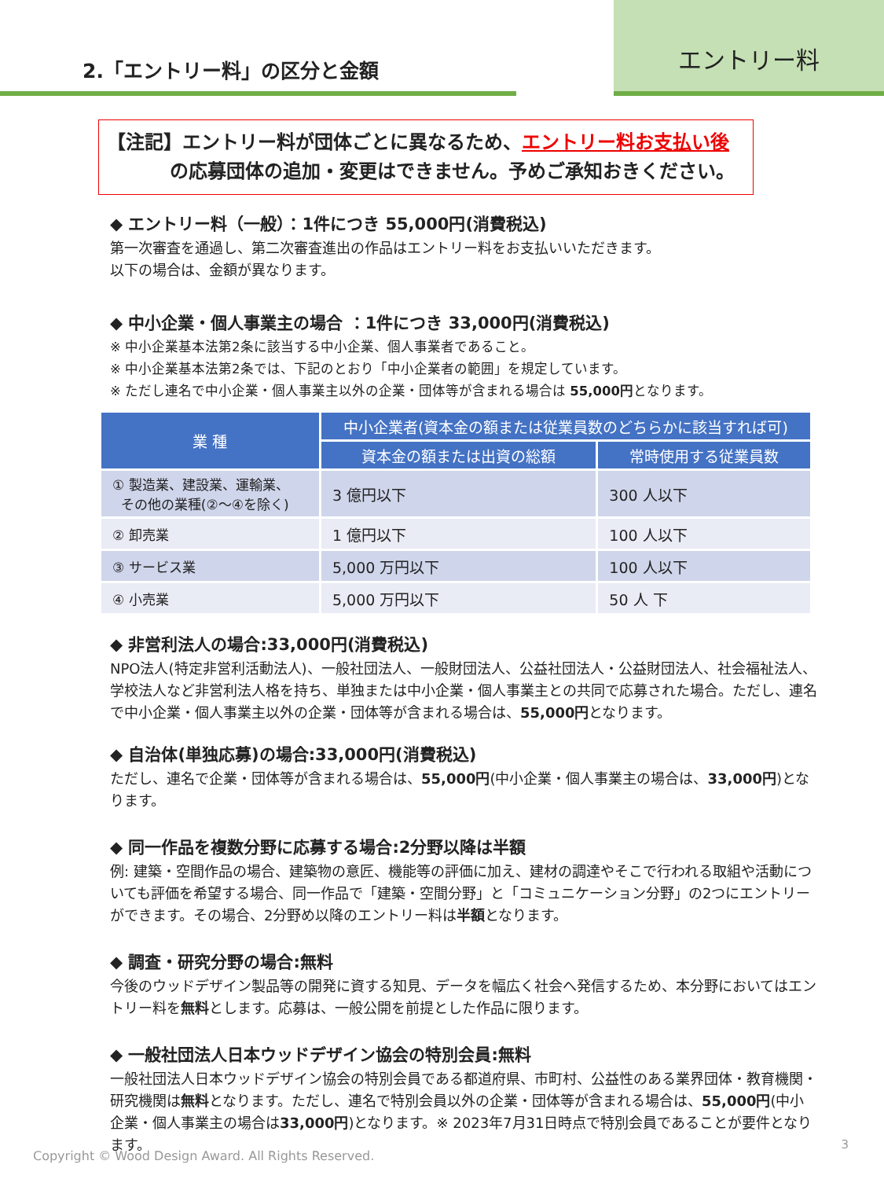2.「エントリー料」の区分と金額
エントリー料
【注記】エントリー料が団体ごとに異なるため、エントリー料お支払い後
    の応募団体の追加・変更はできません。予めご承知おきください。
◆ エントリー料（一般）：1件につき 55,000円(消費税込)
第一次審査を通過し、第二次審査進出の作品はエントリー料をお支払いいただきます。
以下の場合は、金額が異なります。
◆ 中小企業・個人事業主の場合 ：1件につき 33,000円(消費税込)
※ 中小企業基本法第2条に該当する中小企業、個人事業者であること。
※ 中小企業基本法第2条では、下記のとおり「中小企業者の範囲」を規定しています。
※ ただし連名で中小企業・個人事業主以外の企業・団体等が含まれる場合は 55,000円となります。
| 業 種 | 中小企業者(資本金の額または従業員数のどちらかに該当すれば可) | |
| --- | --- | --- |
| | 資本金の額または出資の総額 | 常時使用する従業員数 |
| ① 製造業、建設業、運輸業、 その他の業種(②～④を除く) | 3 億円以下 | 300 人以下 |
| ② 卸売業 | 1 億円以下 | 100 人以下 |
| ③ サービス業 | 5,000 万円以下 | 100 人以下 |
| ④ 小売業 | 5,000 万円以下 | 50 人 下 |
◆ 非営利法人の場合:33,000円(消費税込)
NPO法人(特定非営利活動法人)、一般社団法人、一般財団法人、公益社団法人・公益財団法人、社会福祉法人、学校法人など非営利法人格を持ち、単独または中小企業・個人事業主との共同で応募された場合。ただし、連名で中小企業・個人事業主以外の企業・団体等が含まれる場合は、55,000円となります。
◆ 自治体(単独応募)の場合:33,000円(消費税込)
ただし、連名で企業・団体等が含まれる場合は、55,000円(中小企業・個人事業主の場合は、33,000円)となります。
◆ 同一作品を複数分野に応募する場合:2分野以降は半額
例: 建築・空間作品の場合、建築物の意匠、機能等の評価に加え、建材の調達やそこで行われる取組や活動についても評価を希望する場合、同一作品で「建築・空間分野」と「コミュニケーション分野」の2つにエントリーができます。その場合、2分野め以降のエントリー料は半額となります。
◆ 調査・研究分野の場合:無料
今後のウッドデザイン製品等の開発に資する知見、データを幅広く社会へ発信するため、本分野においてはエントリー料を無料とします。応募は、一般公開を前提とした作品に限ります。
◆ 一般社団法人日本ウッドデザイン協会の特別会員:無料
一般社団法人日本ウッドデザイン協会の特別会員である都道府県、市町村、公益性のある業界団体・教育機関・研究機関は無料となります。ただし、連名で特別会員以外の企業・団体等が含まれる場合は、55,000円(中小企業・個人事業主の場合は33,000円)となります。※ 2023年7月31日時点で特別会員であることが要件となります。
Copyright © Wood Design Award. All Rights Reserved.
3